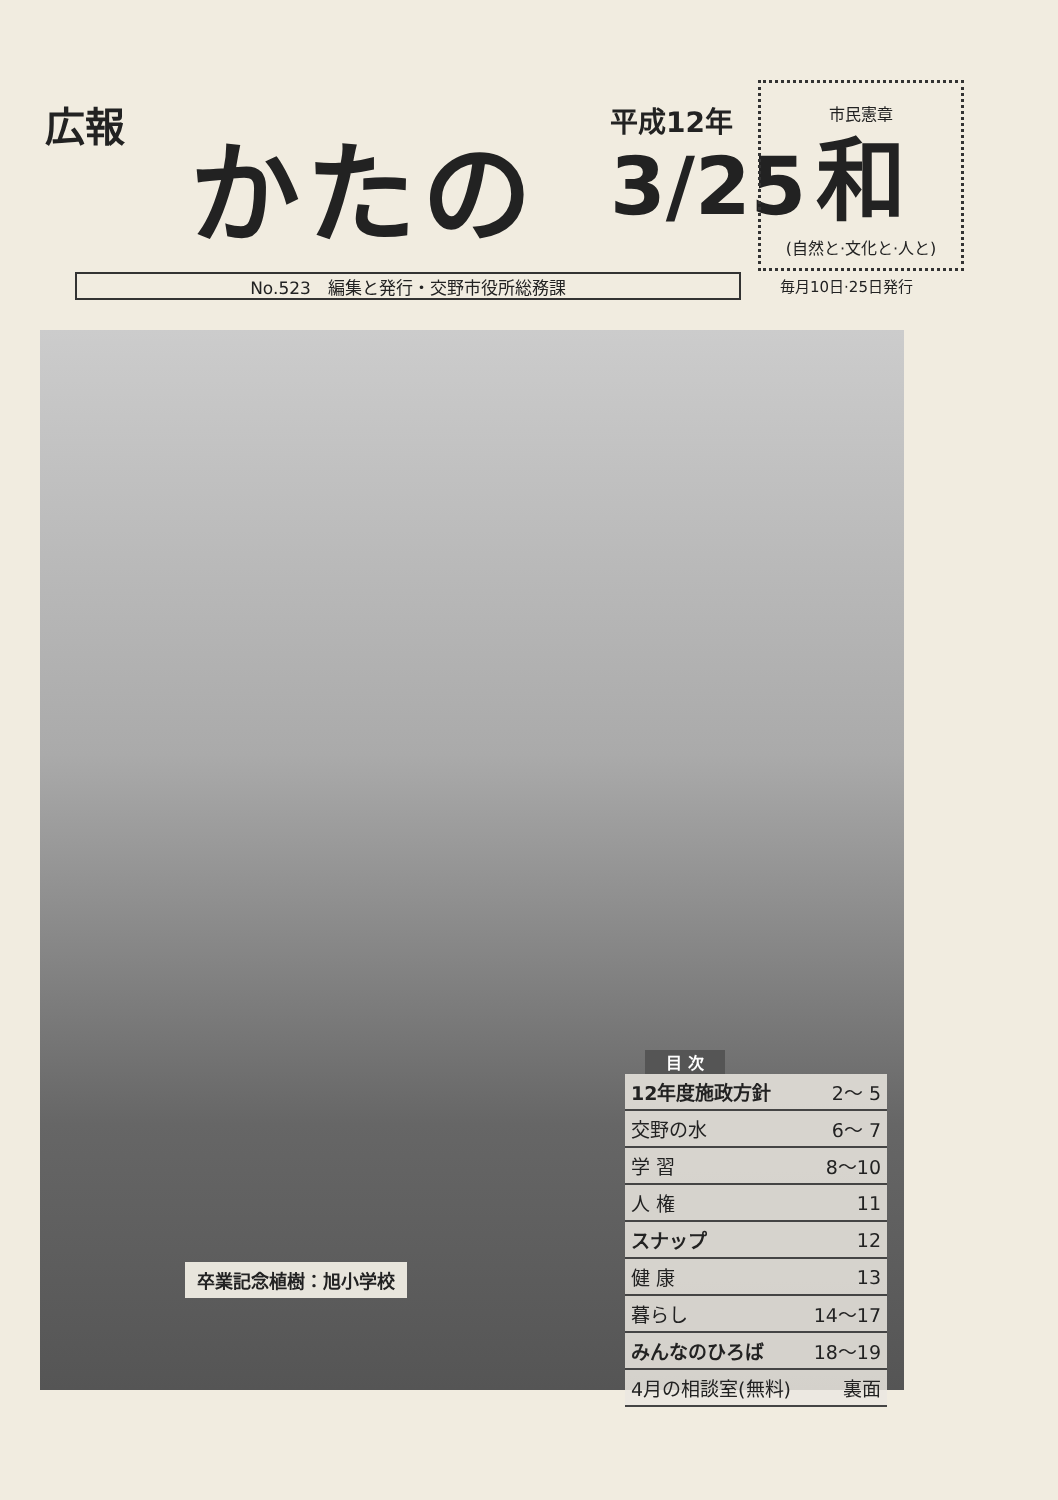広報 かたの 平成12年
3/25
市民憲章
和
(自然と·文化と·人と)
No.523　編集と発行・交野市役所総務課 毎月10日·25日発行
卒業記念植樹：旭小学校
目 次
| 12年度施政方針 | 2～ 5 |
| 交野の水 | 6～ 7 |
| 学 習 | 8～10 |
| 人 権 | 11 |
| スナップ | 12 |
| 健 康 | 13 |
| 暮らし | 14～17 |
| みんなのひろば | 18～19 |
| 4月の相談室(無料) | 裏面 |